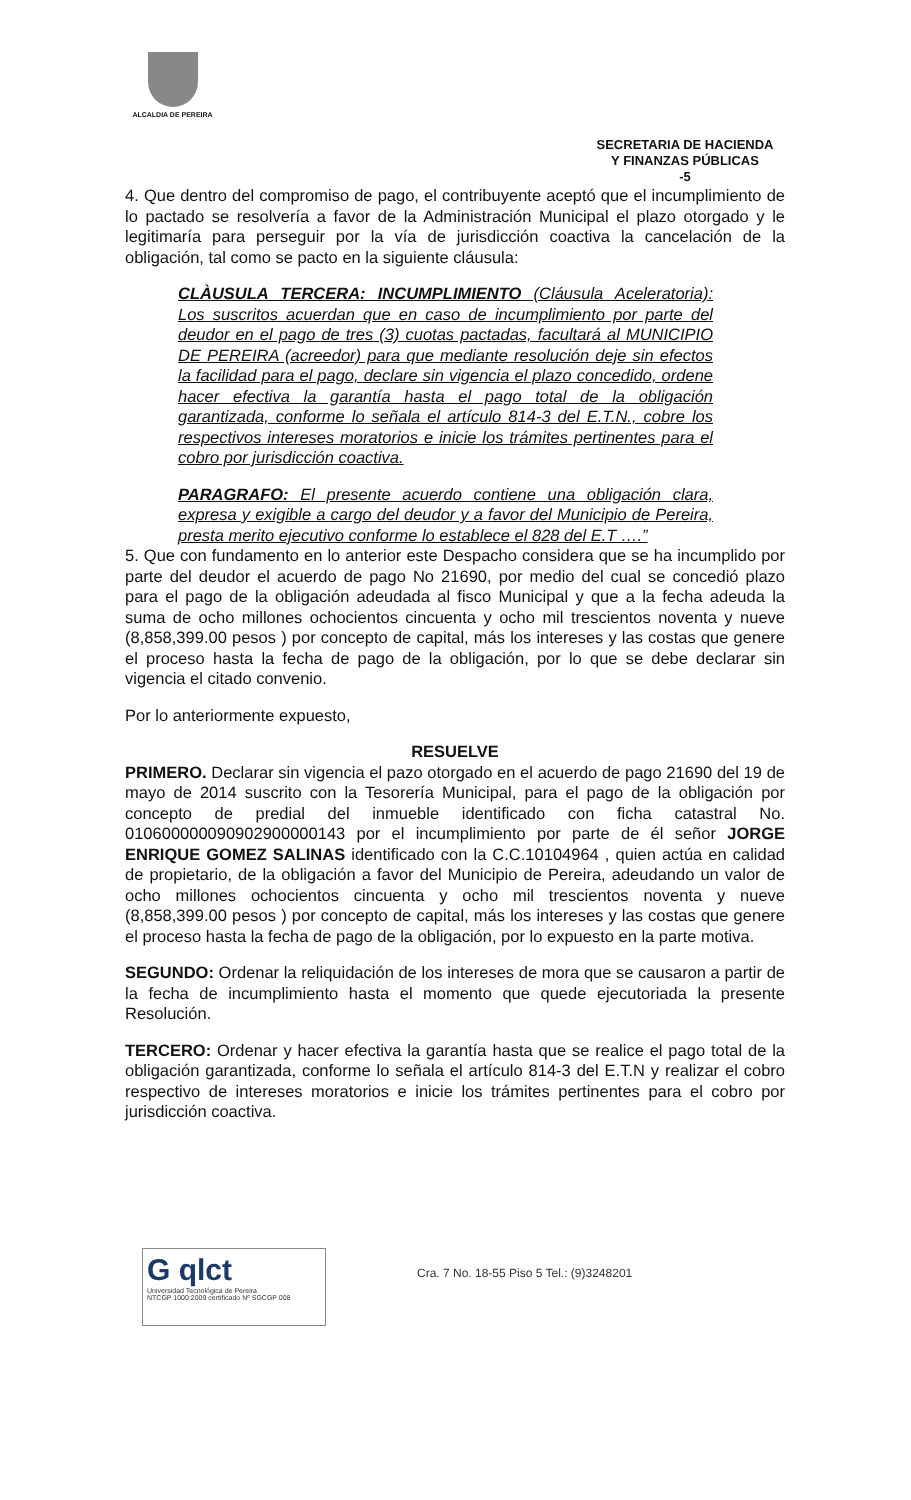ALCALDIA DE PEREIRA
SECRETARIA DE HACIENDA
Y FINANZAS PÚBLICAS
-5
4. Que dentro del compromiso de pago, el contribuyente aceptó que el incumplimiento de lo pactado se resolvería a favor de la Administración Municipal el plazo otorgado y le legitimaría para perseguir por la vía de jurisdicción coactiva la cancelación de la obligación, tal como se pacto en la siguiente cláusula:
CLÀUSULA TERCERA: INCUMPLIMIENTO (Cláusula Aceleratoria): Los suscritos acuerdan que en caso de incumplimiento por parte del deudor en el pago de tres (3) cuotas pactadas, facultará al MUNICIPIO DE PEREIRA (acreedor) para que mediante resolución deje sin efectos la facilidad para el pago, declare sin vigencia el plazo concedido, ordene hacer efectiva la garantía hasta el pago total de la obligación garantizada, conforme lo señala el artículo 814-3 del E.T.N., cobre los respectivos intereses moratorios e inicie los trámites pertinentes para el cobro por jurisdicción coactiva.
PARAGRAFO: El presente acuerdo contiene una obligación clara, expresa y exigible a cargo del deudor y a favor del Municipio de Pereira, presta merito ejecutivo conforme lo establece el 828 del E.T ….”
5. Que con fundamento en lo anterior este Despacho considera que se ha incumplido por parte del deudor el acuerdo de pago No 21690, por medio del cual se concedió plazo para el pago de la obligación adeudada al fisco Municipal y que a la fecha adeuda la suma de ocho millones ochocientos cincuenta y ocho mil trescientos noventa y nueve (8,858,399.00 pesos ) por concepto de capital, más los intereses y las costas que genere el proceso hasta la fecha de pago de la obligación, por lo que se debe declarar sin vigencia el citado convenio.
Por lo anteriormente expuesto,
RESUELVE
PRIMERO. Declarar sin vigencia el pazo otorgado en el acuerdo de pago 21690 del 19 de mayo de 2014 suscrito con la Tesorería Municipal, para el pago de la obligación por concepto de predial del inmueble identificado con ficha catastral No. 010600000090902900000143 por el incumplimiento por parte de él señor JORGE ENRIQUE GOMEZ SALINAS identificado con la C.C.10104964 , quien actúa en calidad de propietario, de la obligación a favor del Municipio de Pereira, adeudando un valor de ocho millones ochocientos cincuenta y ocho mil trescientos noventa y nueve (8,858,399.00 pesos ) por concepto de capital, más los intereses y las costas que genere el proceso hasta la fecha de pago de la obligación, por lo expuesto en la parte motiva.
SEGUNDO: Ordenar la reliquidación de los intereses de mora que se causaron a partir de la fecha de incumplimiento hasta el momento que quede ejecutoriada la presente Resolución.
TERCERO: Ordenar y hacer efectiva la garantía hasta que se realice el pago total de la obligación garantizada, conforme lo señala el artículo 814-3 del E.T.N y realizar el cobro respectivo de intereses moratorios e inicie los trámites pertinentes para el cobro por jurisdicción coactiva.
G qlct
Universidad Tecnológica de Pereira
NTCGP 1000:2009 certificado Nº SGCGP 008
Cra. 7 No. 18-55 Piso 5 Tel.: (9)3248201